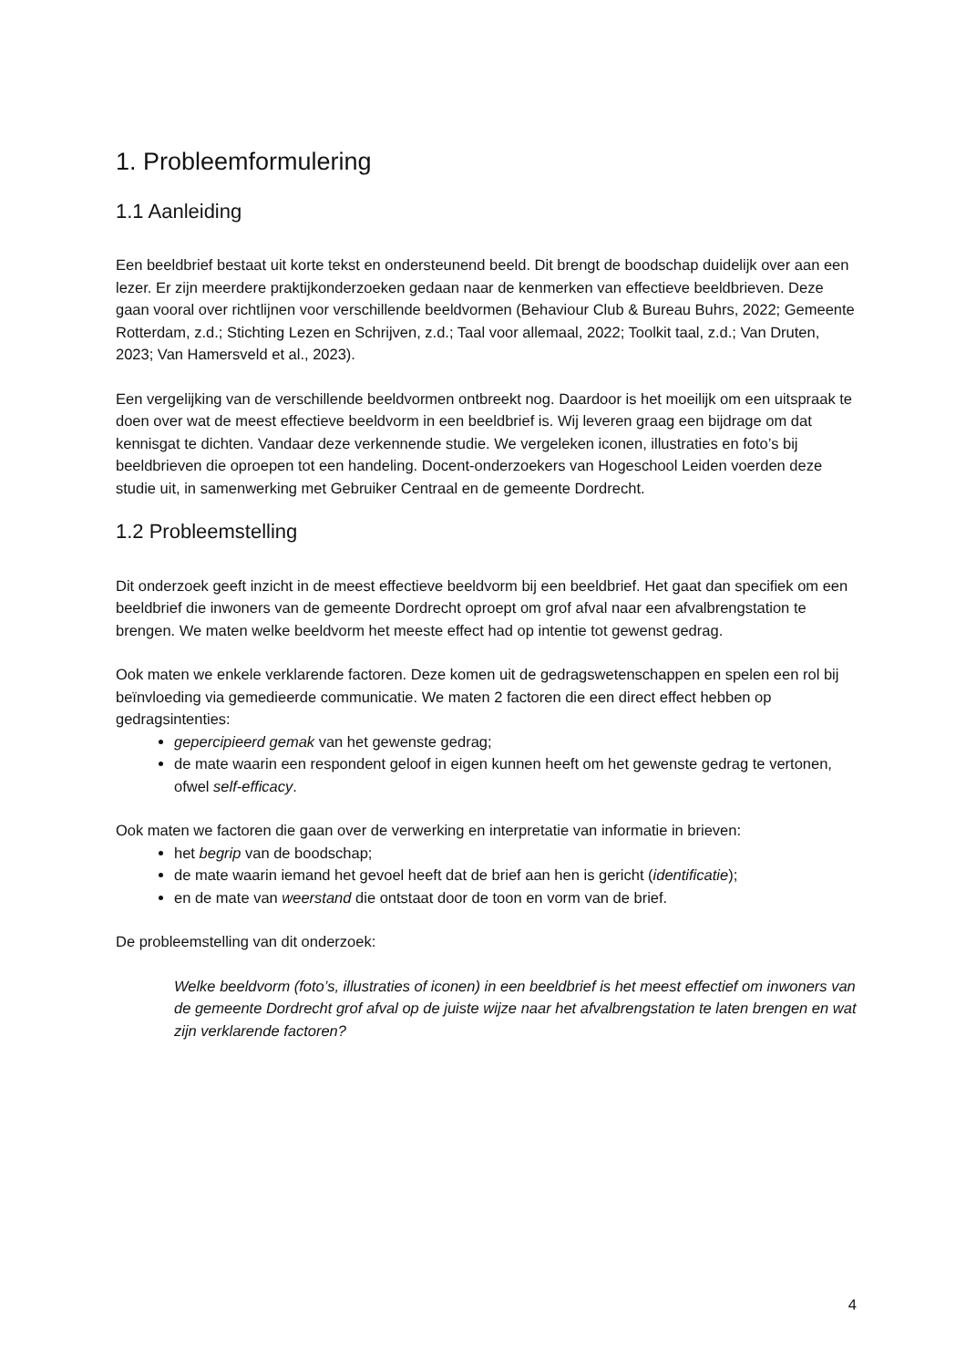1. Probleemformulering
1.1 Aanleiding
Een beeldbrief bestaat uit korte tekst en ondersteunend beeld. Dit brengt de boodschap duidelijk over aan een lezer. Er zijn meerdere praktijkonderzoeken gedaan naar de kenmerken van effectieve beeldbrieven. Deze gaan vooral over richtlijnen voor verschillende beeldvormen (Behaviour Club & Bureau Buhrs, 2022; Gemeente Rotterdam, z.d.; Stichting Lezen en Schrijven, z.d.; Taal voor allemaal, 2022; Toolkit taal, z.d.; Van Druten, 2023; Van Hamersveld et al., 2023).
Een vergelijking van de verschillende beeldvormen ontbreekt nog. Daardoor is het moeilijk om een uitspraak te doen over wat de meest effectieve beeldvorm in een beeldbrief is. Wij leveren graag een bijdrage om dat kennisgat te dichten. Vandaar deze verkennende studie. We vergeleken iconen, illustraties en foto’s bij beeldbrieven die oproepen tot een handeling. Docent-onderzoekers van Hogeschool Leiden voerden deze studie uit, in samenwerking met Gebruiker Centraal en de gemeente Dordrecht.
1.2 Probleemstelling
Dit onderzoek geeft inzicht in de meest effectieve beeldvorm bij een beeldbrief. Het gaat dan specifiek om een beeldbrief die inwoners van de gemeente Dordrecht oproept om grof afval naar een afvalbrengstation te brengen. We maten welke beeldvorm het meeste effect had op intentie tot gewenst gedrag.
Ook maten we enkele verklarende factoren. Deze komen uit de gedragswetenschappen en spelen een rol bij beïnvloeding via gemedieerde communicatie. We maten 2 factoren die een direct effect hebben op gedragsintenties:
gepercipieerd gemak van het gewenste gedrag;
de mate waarin een respondent geloof in eigen kunnen heeft om het gewenste gedrag te vertonen, ofwel self-efficacy.
Ook maten we factoren die gaan over de verwerking en interpretatie van informatie in brieven:
het begrip van de boodschap;
de mate waarin iemand het gevoel heeft dat de brief aan hen is gericht (identificatie);
en de mate van weerstand die ontstaat door de toon en vorm van de brief.
De probleemstelling van dit onderzoek:
Welke beeldvorm (foto’s, illustraties of iconen) in een beeldbrief is het meest effectief om inwoners van de gemeente Dordrecht grof afval op de juiste wijze naar het afvalbrengstation te laten brengen en wat zijn verklarende factoren?
4